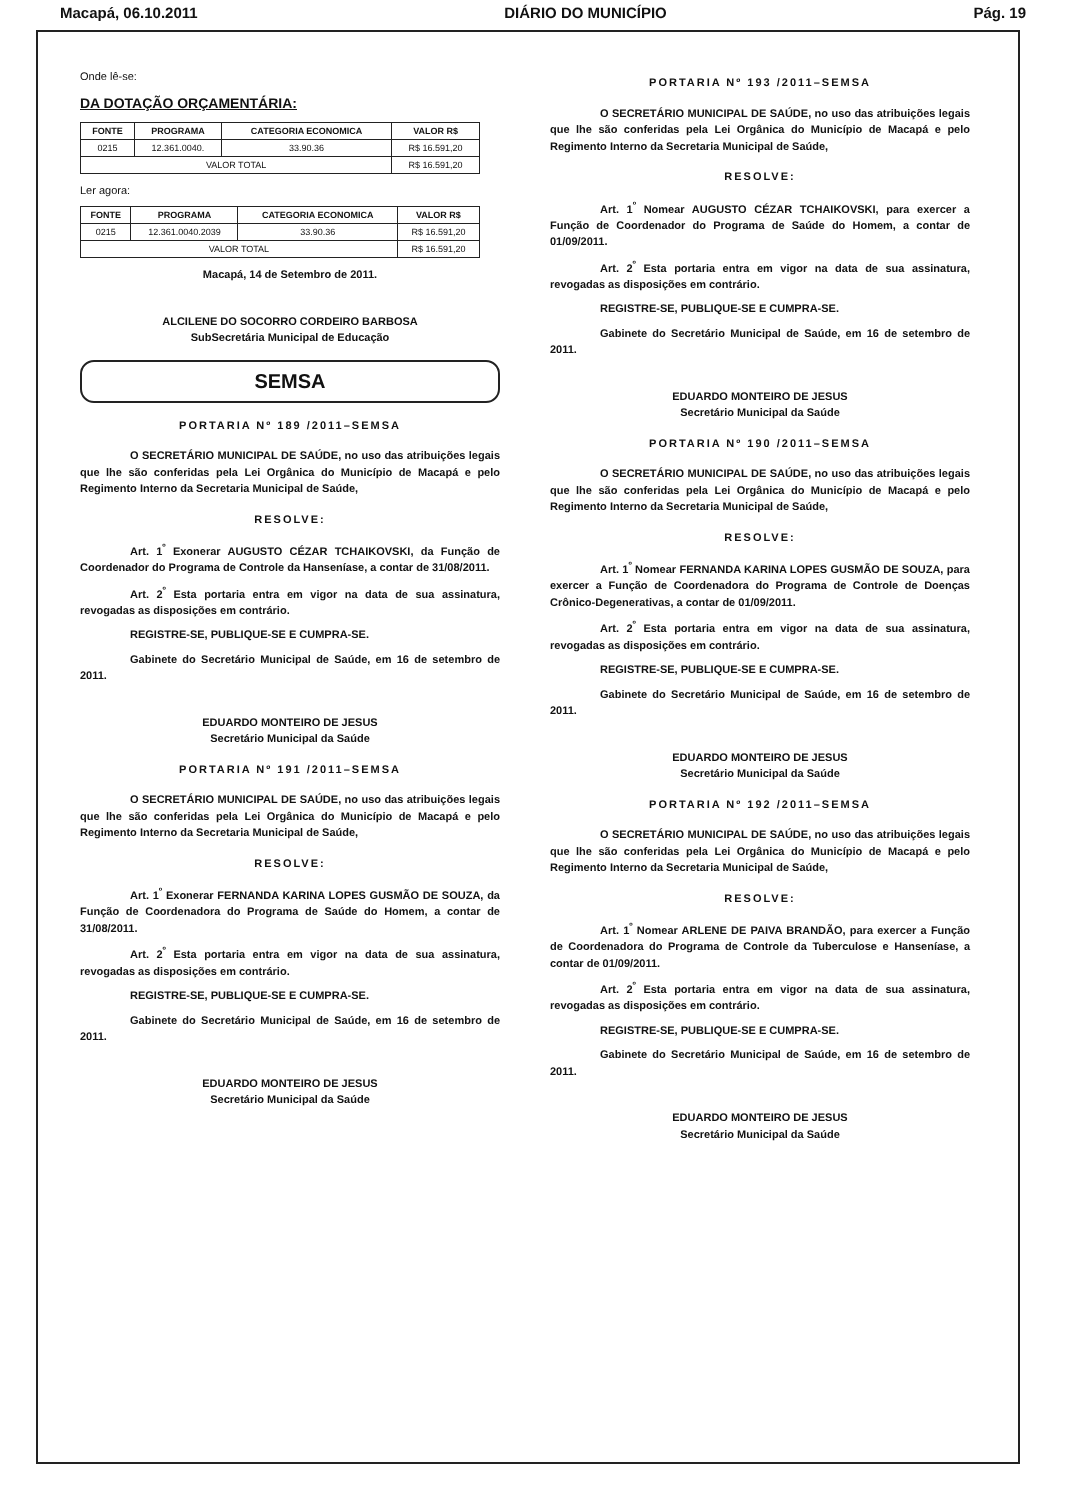Macapá, 06.10.2011 DIÁRIO DO MUNICÍPIO Pág. 19
Onde lê-se:
DA DOTAÇÃO ORÇAMENTÁRIA:
| FONTE | PROGRAMA | CATEGORIA ECONOMICA | VALOR R$ |
| --- | --- | --- | --- |
| 0215 | 12.361.0040. | 33.90.36 | R$ 16.591,20 |
| VALOR TOTAL | | | R$ 16.591,20 |
Ler agora:
| FONTE | PROGRAMA | CATEGORIA ECONOMICA | VALOR R$ |
| --- | --- | --- | --- |
| 0215 | 12.361.0040.2039 | 33.90.36 | R$ 16.591,20 |
| VALOR TOTAL | | | R$ 16.591,20 |
Macapá, 14 de Setembro de 2011.
ALCILENE DO SOCORRO CORDEIRO BARBOSA
SubSecretária Municipal de Educação
SEMSA
PORTARIA Nº 189 /2011–SEMSA
O SECRETÁRIO MUNICIPAL DE SAÚDE, no uso das atribuições legais que lhe são conferidas pela Lei Orgânica do Município de Macapá e pelo Regimento Interno da Secretaria Municipal de Saúde,
RESOLVE:
Art. 1<sup>º</sup> Exonerar AUGUSTO CÉZAR TCHAIKOVSKI, da Função de Coordenador do Programa de Controle da Hanseníase, a contar de 31/08/2011.
Art. 2<sup>º</sup> Esta portaria entra em vigor na data de sua assinatura, revogadas as disposições em contrário.
REGISTRE-SE, PUBLIQUE-SE E CUMPRA-SE.
Gabinete do Secretário Municipal de Saúde, em 16 de setembro de 2011.
EDUARDO MONTEIRO DE JESUS
Secretário Municipal da Saúde
PORTARIA Nº 191 /2011–SEMSA
O SECRETÁRIO MUNICIPAL DE SAÚDE, no uso das atribuições legais que lhe são conferidas pela Lei Orgânica do Município de Macapá e pelo Regimento Interno da Secretaria Municipal de Saúde,
RESOLVE:
Art. 1<sup>º</sup> Exonerar FERNANDA KARINA LOPES GUSMÃO DE SOUZA, da Função de Coordenadora do Programa de Saúde do Homem, a contar de 31/08/2011.
Art. 2<sup>º</sup> Esta portaria entra em vigor na data de sua assinatura, revogadas as disposições em contrário.
REGISTRE-SE, PUBLIQUE-SE E CUMPRA-SE.
Gabinete do Secretário Municipal de Saúde, em 16 de setembro de 2011.
EDUARDO MONTEIRO DE JESUS
Secretário Municipal da Saúde
PORTARIA Nº 193 /2011–SEMSA
O SECRETÁRIO MUNICIPAL DE SAÚDE, no uso das atribuições legais que lhe são conferidas pela Lei Orgânica do Município de Macapá e pelo Regimento Interno da Secretaria Municipal de Saúde,
RESOLVE:
Art. 1<sup>º</sup> Nomear AUGUSTO CÉZAR TCHAIKOVSKI, para exercer a Função de Coordenador do Programa de Saúde do Homem, a contar de 01/09/2011.
Art. 2<sup>º</sup> Esta portaria entra em vigor na data de sua assinatura, revogadas as disposições em contrário.
REGISTRE-SE, PUBLIQUE-SE E CUMPRA-SE.
Gabinete do Secretário Municipal de Saúde, em 16 de setembro de 2011.
EDUARDO MONTEIRO DE JESUS
Secretário Municipal da Saúde
PORTARIA Nº 190 /2011–SEMSA
O SECRETÁRIO MUNICIPAL DE SAÚDE, no uso das atribuições legais que lhe são conferidas pela Lei Orgânica do Município de Macapá e pelo Regimento Interno da Secretaria Municipal de Saúde,
RESOLVE:
Art. 1<sup>º</sup> Nomear FERNANDA KARINA LOPES GUSMÃO DE SOUZA, para exercer a Função de Coordenadora do Programa de Controle de Doenças Crônico-Degenerativas, a contar de 01/09/2011.
Art. 2<sup>º</sup> Esta portaria entra em vigor na data de sua assinatura, revogadas as disposições em contrário.
REGISTRE-SE, PUBLIQUE-SE E CUMPRA-SE.
Gabinete do Secretário Municipal de Saúde, em 16 de setembro de 2011.
EDUARDO MONTEIRO DE JESUS
Secretário Municipal da Saúde
PORTARIA Nº 192 /2011–SEMSA
O SECRETÁRIO MUNICIPAL DE SAÚDE, no uso das atribuições legais que lhe são conferidas pela Lei Orgânica do Município de Macapá e pelo Regimento Interno da Secretaria Municipal de Saúde,
RESOLVE:
Art. 1<sup>º</sup> Nomear ARLENE DE PAIVA BRANDÃO, para exercer a Função de Coordenadora do Programa de Controle da Tuberculose e Hanseníase, a contar de 01/09/2011.
Art. 2<sup>º</sup> Esta portaria entra em vigor na data de sua assinatura, revogadas as disposições em contrário.
REGISTRE-SE, PUBLIQUE-SE E CUMPRA-SE.
Gabinete do Secretário Municipal de Saúde, em 16 de setembro de 2011.
EDUARDO MONTEIRO DE JESUS
Secretário Municipal da Saúde